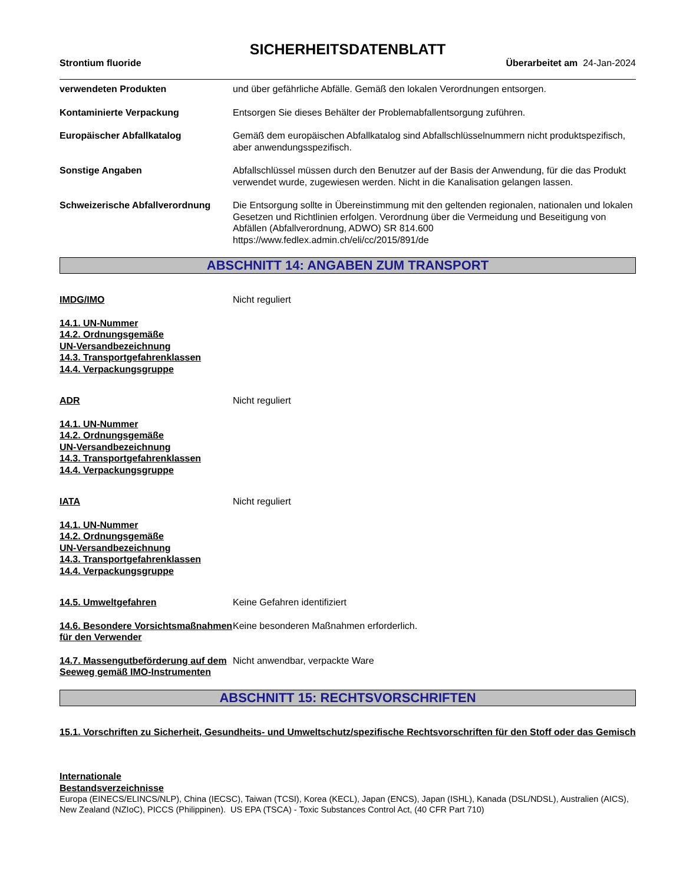SICHERHEITSDATENBLATT
Strontium fluoride Überarbeitet am 24-Jan-2024
verwendeten Produkten und über gefährliche Abfälle. Gemäß den lokalen Verordnungen entsorgen.
Kontaminierte Verpackung Entsorgen Sie dieses Behälter der Problemabfallentsorgung zuführen.
Europäischer Abfallkatalog Gemäß dem europäischen Abfallkatalog sind Abfallschlüsselnummern nicht produktspezifisch, aber anwendungsspezifisch.
Sonstige Angaben Abfallschlüssel müssen durch den Benutzer auf der Basis der Anwendung, für die das Produkt verwendet wurde, zugewiesen werden. Nicht in die Kanalisation gelangen lassen.
Schweizerische Abfallverordnung
Die Entsorgung sollte in Übereinstimmung mit den geltenden regionalen, nationalen und lokalen Gesetzen und Richtlinien erfolgen. Verordnung über die Vermeidung und Beseitigung von Abfällen (Abfallverordnung, ADWO) SR 814.600
https://www.fedlex.admin.ch/eli/cc/2015/891/de
ABSCHNITT 14: ANGABEN ZUM TRANSPORT
IMDG/IMO Nicht reguliert
14.1. UN-Nummer
14.2. Ordnungsgemäße
UN-Versandbezeichnung
14.3. Transportgefahrenklassen
14.4. Verpackungsgruppe
ADR Nicht reguliert
14.1. UN-Nummer
14.2. Ordnungsgemäße
UN-Versandbezeichnung
14.3. Transportgefahrenklassen
14.4. Verpackungsgruppe
IATA Nicht reguliert
14.1. UN-Nummer
14.2. Ordnungsgemäße
UN-Versandbezeichnung
14.3. Transportgefahrenklassen
14.4. Verpackungsgruppe
14.5. Umweltgefahren Keine Gefahren identifiziert
14.6. Besondere Vorsichtsmaßnahmen für den Verwender
Keine besonderen Maßnahmen erforderlich.
14.7. Massengutbeförderung auf dem Seeweg gemäß IMO-Instrumenten
Nicht anwendbar, verpackte Ware
ABSCHNITT 15: RECHTSVORSCHRIFTEN
15.1. Vorschriften zu Sicherheit, Gesundheits- und Umweltschutz/spezifische Rechtsvorschriften für den Stoff oder das Gemisch
Internationale
Bestandsverzeichnisse
Europa (EINECS/ELINCS/NLP), China (IECSC), Taiwan (TCSI), Korea (KECL), Japan (ENCS), Japan (ISHL), Kanada (DSL/NDSL), Australien (AICS), New Zealand (NZIoC), PICCS (Philippinen). US EPA (TSCA) - Toxic Substances Control Act, (40 CFR Part 710)